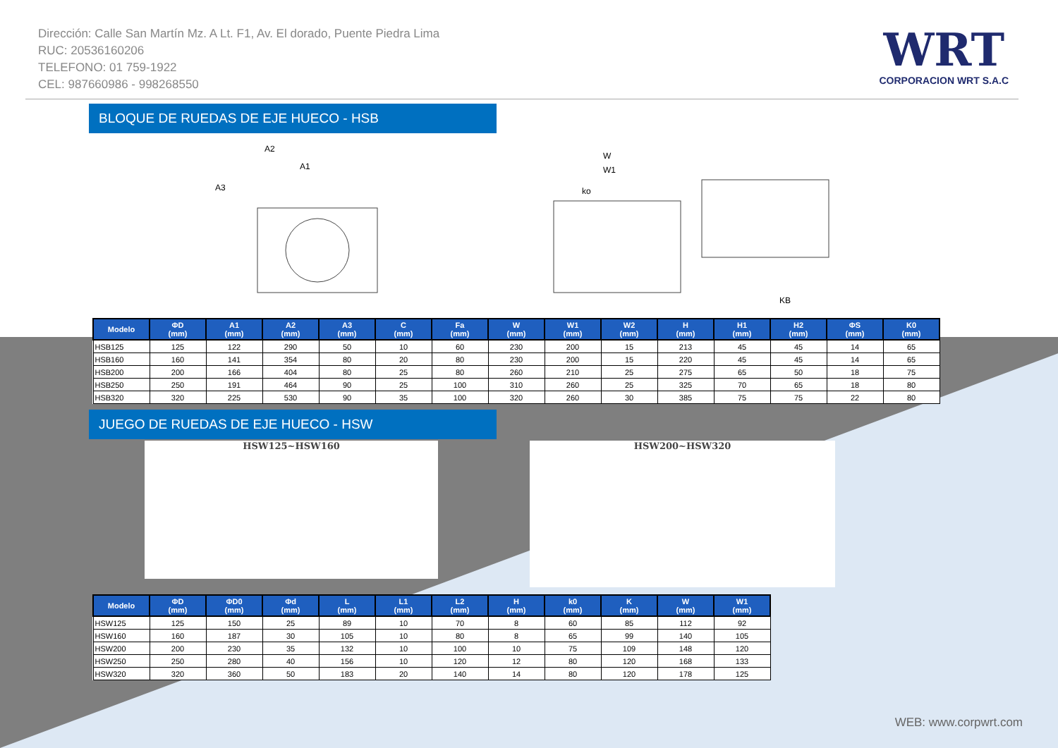Dirección: Calle San Martín Mz. A Lt. F1, Av. El dorado, Puente Piedra Lima
RUC: 20536160206
TELEFONO: 01 759-1922
CEL: 987660986 - 998268550
WRT
CORPORACION WRT S.A.C
BLOQUE DE RUEDAS DE EJE HUECO - HSB
A2
A1
A3
W
W1
ko
KB
| Modelo | ΦD (mm) | A1 (mm) | A2 (mm) | A3 (mm) | C (mm) | Fa (mm) | W (mm) | W1 (mm) | W2 (mm) | H (mm) | H1 (mm) | H2 (mm) | ΦS (mm) | K0 (mm) |
| --- | --- | --- | --- | --- | --- | --- | --- | --- | --- | --- | --- | --- | --- | --- |
| HSB125 | 125 | 122 | 290 | 50 | 10 | 60 | 230 | 200 | 15 | 213 | 45 | 45 | 14 | 65 |
| HSB160 | 160 | 141 | 354 | 80 | 20 | 80 | 230 | 200 | 15 | 220 | 45 | 45 | 14 | 65 |
| HSB200 | 200 | 166 | 404 | 80 | 25 | 80 | 260 | 210 | 25 | 275 | 65 | 50 | 18 | 75 |
| HSB250 | 250 | 191 | 464 | 90 | 25 | 100 | 310 | 260 | 25 | 325 | 70 | 65 | 18 | 80 |
| HSB320 | 320 | 225 | 530 | 90 | 35 | 100 | 320 | 260 | 30 | 385 | 75 | 75 | 22 | 80 |
JUEGO DE RUEDAS DE EJE HUECO - HSW
HSW125~HSW160
HSW200~HSW320
| Modelo | ΦD (mm) | ΦD0 (mm) | Φd (mm) | L (mm) | L1 (mm) | L2 (mm) | H (mm) | k0 (mm) | K (mm) | W (mm) | W1 (mm) |
| --- | --- | --- | --- | --- | --- | --- | --- | --- | --- | --- | --- |
| HSW125 | 125 | 150 | 25 | 89 | 10 | 70 | 8 | 60 | 85 | 112 | 92 |
| HSW160 | 160 | 187 | 30 | 105 | 10 | 80 | 8 | 65 | 99 | 140 | 105 |
| HSW200 | 200 | 230 | 35 | 132 | 10 | 100 | 10 | 75 | 109 | 148 | 120 |
| HSW250 | 250 | 280 | 40 | 156 | 10 | 120 | 12 | 80 | 120 | 168 | 133 |
| HSW320 | 320 | 360 | 50 | 183 | 20 | 140 | 14 | 80 | 120 | 178 | 125 |
WEB: www.corpwrt.com